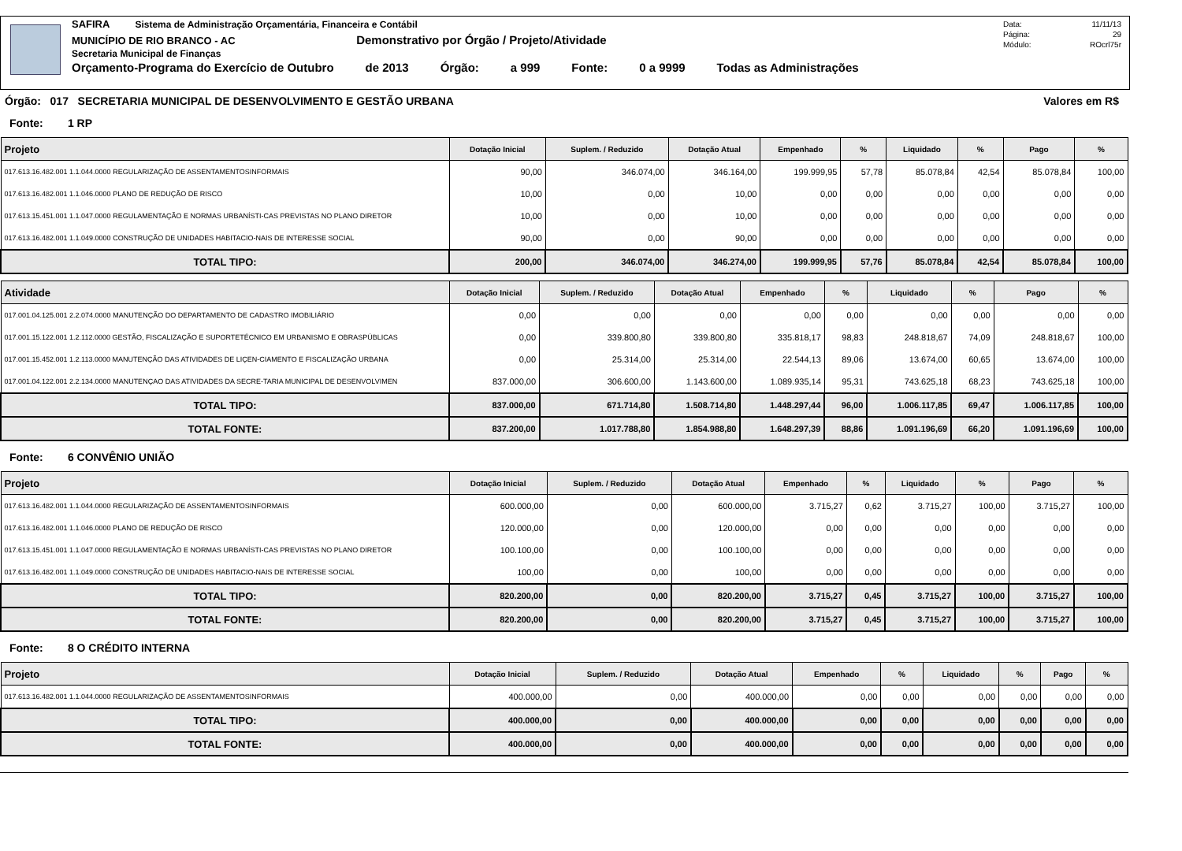SAFIRA Sistema de Administração Orçamentária, Financeira e Contábil
MUNICÍPIO DE RIO BRANCO - AC Demonstrativo por Órgão / Projeto/Atividade
Secretaria Municipal de Finanças
Orçamento-Programa do Exercício de Outubro de 2013 Órgão: a 999 Fonte: 0 a 9999 Todas as Administrações
Data: 11/11/13
Página: 29
Módulo: ROcrl75r
Órgão: 017 SECRETARIA MUNICIPAL DE DESENVOLVIMENTO E GESTÃO URBANA Valores em R$
Fonte: 1 RP
| Projeto | Dotação Inicial | Suplem. / Reduzido | Dotação Atual | Empenhado | % | Liquidado | % | Pago | % |
| --- | --- | --- | --- | --- | --- | --- | --- | --- | --- |
| 017.613.16.482.001 1.1.044.0000 REGULARIZAÇÃO DE ASSENTAMENTOSINFORMAIS | 90,00 | 346.074,00 | 346.164,00 | 199.999,95 | 57,78 | 85.078,84 | 42,54 | 85.078,84 | 100,00 |
| 017.613.16.482.001 1.1.046.0000 PLANO DE REDUÇÃO DE RISCO | 10,00 | 0,00 | 10,00 | 0,00 | 0,00 | 0,00 | 0,00 | 0,00 | 0,00 |
| 017.613.15.451.001 1.1.047.0000 REGULAMENTAÇÃO E NORMAS URBANÍSTI-CAS PREVISTAS NO PLANO DIRETOR | 10,00 | 0,00 | 10,00 | 0,00 | 0,00 | 0,00 | 0,00 | 0,00 | 0,00 |
| 017.613.16.482.001 1.1.049.0000 CONSTRUÇÃO DE UNIDADES HABITACIO-NAIS DE INTERESSE SOCIAL | 90,00 | 0,00 | 90,00 | 0,00 | 0,00 | 0,00 | 0,00 | 0,00 | 0,00 |
| TOTAL TIPO: | 200,00 | 346.074,00 | 346.274,00 | 199.999,95 | 57,76 | 85.078,84 | 42,54 | 85.078,84 | 100,00 |
| Atividade | Dotação Inicial | Suplem. / Reduzido | Dotação Atual | Empenhado | % | Liquidado | % | Pago | % |
| --- | --- | --- | --- | --- | --- | --- | --- | --- | --- |
| 017.001.04.125.001 2.2.074.0000 MANUTENÇÃO DO DEPARTAMENTO DE CADASTRO IMOBILIÁRIO | 0,00 | 0,00 | 0,00 | 0,00 | 0,00 | 0,00 | 0,00 | 0,00 | 0,00 |
| 017.001.15.122.001 1.2.112.0000 GESTÃO, FISCALIZAÇÃO E SUPORTETÉCNICO EM URBANISMO E OBRASPÚBLICAS | 0,00 | 339.800,80 | 339.800,80 | 335.818,17 | 98,83 | 248.818,67 | 74,09 | 248.818,67 | 100,00 |
| 017.001.15.452.001 1.2.113.0000 MANUTENÇÃO DAS ATIVIDADES DE LIÇEN-CIAMENTO E FISCALIZAÇÃO URBANA | 0,00 | 25.314,00 | 25.314,00 | 22.544,13 | 89,06 | 13.674,00 | 60,65 | 13.674,00 | 100,00 |
| 017.001.04.122.001 2.2.134.0000 MANUTENÇAO DAS ATIVIDADES DA SECRE-TARIA MUNICIPAL DE DESENVOLVIMEN | 837.000,00 | 306.600,00 | 1.143.600,00 | 1.089.935,14 | 95,31 | 743.625,18 | 68,23 | 743.625,18 | 100,00 |
| TOTAL TIPO: | 837.000,00 | 671.714,80 | 1.508.714,80 | 1.448.297,44 | 96,00 | 1.006.117,85 | 69,47 | 1.006.117,85 | 100,00 |
| TOTAL FONTE: | 837.200,00 | 1.017.788,80 | 1.854.988,80 | 1.648.297,39 | 88,86 | 1.091.196,69 | 66,20 | 1.091.196,69 | 100,00 |
Fonte: 6 CONVÊNIO UNIÃO
| Projeto | Dotação Inicial | Suplem. / Reduzido | Dotação Atual | Empenhado | % | Liquidado | % | Pago | % |
| --- | --- | --- | --- | --- | --- | --- | --- | --- | --- |
| 017.613.16.482.001 1.1.044.0000 REGULARIZAÇÃO DE ASSENTAMENTOSINFORMAIS | 600.000,00 | 0,00 | 600.000,00 | 3.715,27 | 0,62 | 3.715,27 | 100,00 | 3.715,27 | 100,00 |
| 017.613.16.482.001 1.1.046.0000 PLANO DE REDUÇÃO DE RISCO | 120.000,00 | 0,00 | 120.000,00 | 0,00 | 0,00 | 0,00 | 0,00 | 0,00 | 0,00 |
| 017.613.15.451.001 1.1.047.0000 REGULAMENTAÇÃO E NORMAS URBANÍSTI-CAS PREVISTAS NO PLANO DIRETOR | 100.100,00 | 0,00 | 100.100,00 | 0,00 | 0,00 | 0,00 | 0,00 | 0,00 | 0,00 |
| 017.613.16.482.001 1.1.049.0000 CONSTRUÇÃO DE UNIDADES HABITACIO-NAIS DE INTERESSE SOCIAL | 100,00 | 0,00 | 100,00 | 0,00 | 0,00 | 0,00 | 0,00 | 0,00 | 0,00 |
| TOTAL TIPO: | 820.200,00 | 0,00 | 820.200,00 | 3.715,27 | 0,45 | 3.715,27 | 100,00 | 3.715,27 | 100,00 |
| TOTAL FONTE: | 820.200,00 | 0,00 | 820.200,00 | 3.715,27 | 0,45 | 3.715,27 | 100,00 | 3.715,27 | 100,00 |
Fonte: 8 O CRÉDITO INTERNA
| Projeto | Dotação Inicial | Suplem. / Reduzido | Dotação Atual | Empenhado | % | Liquidado | % | Pago | % |
| --- | --- | --- | --- | --- | --- | --- | --- | --- | --- |
| 017.613.16.482.001 1.1.044.0000 REGULARIZAÇÃO DE ASSENTAMENTOSINFORMAIS | 400.000,00 | 0,00 | 400.000,00 | 0,00 | 0,00 | 0,00 | 0,00 | 0,00 | 0,00 |
| TOTAL TIPO: | 400.000,00 | 0,00 | 400.000,00 | 0,00 | 0,00 | 0,00 | 0,00 | 0,00 | 0,00 |
| TOTAL FONTE: | 400.000,00 | 0,00 | 400.000,00 | 0,00 | 0,00 | 0,00 | 0,00 | 0,00 | 0,00 |